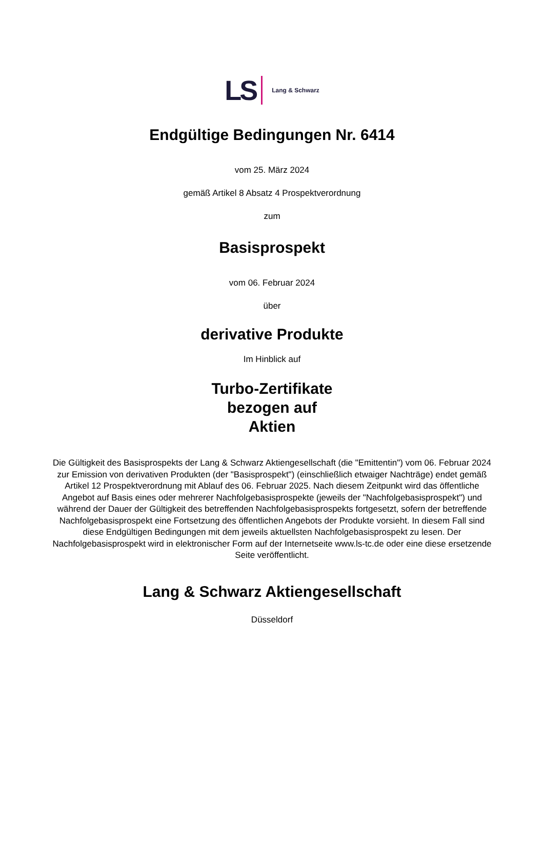LS Lang & Schwarz
Endgültige Bedingungen Nr. 6414
vom 25. März 2024
gemäß Artikel 8 Absatz 4 Prospektverordnung
zum
Basisprospekt
vom 06. Februar 2024
über
derivative Produkte
Im Hinblick auf
Turbo-Zertifikate
bezogen auf
Aktien
Die Gültigkeit des Basisprospekts der Lang & Schwarz Aktiengesellschaft (die "Emittentin") vom 06. Februar 2024 zur Emission von derivativen Produkten (der "Basisprospekt") (einschließlich etwaiger Nachträge) endet gemäß Artikel 12 Prospektverordnung mit Ablauf des 06. Februar 2025. Nach diesem Zeitpunkt wird das öffentliche Angebot auf Basis eines oder mehrerer Nachfolgebasisprospekte (jeweils der "Nachfolgebasisprospekt") und während der Dauer der Gültigkeit des betreffenden Nachfolgebasisprospekts fortgesetzt, sofern der betreffende Nachfolgebasisprospekt eine Fortsetzung des öffentlichen Angebots der Produkte vorsieht. In diesem Fall sind diese Endgültigen Bedingungen mit dem jeweils aktuellsten Nachfolgebasisprospekt zu lesen. Der Nachfolgebasisprospekt wird in elektronischer Form auf der Internetseite www.ls-tc.de oder eine diese ersetzende Seite veröffentlicht.
Lang & Schwarz Aktiengesellschaft
Düsseldorf